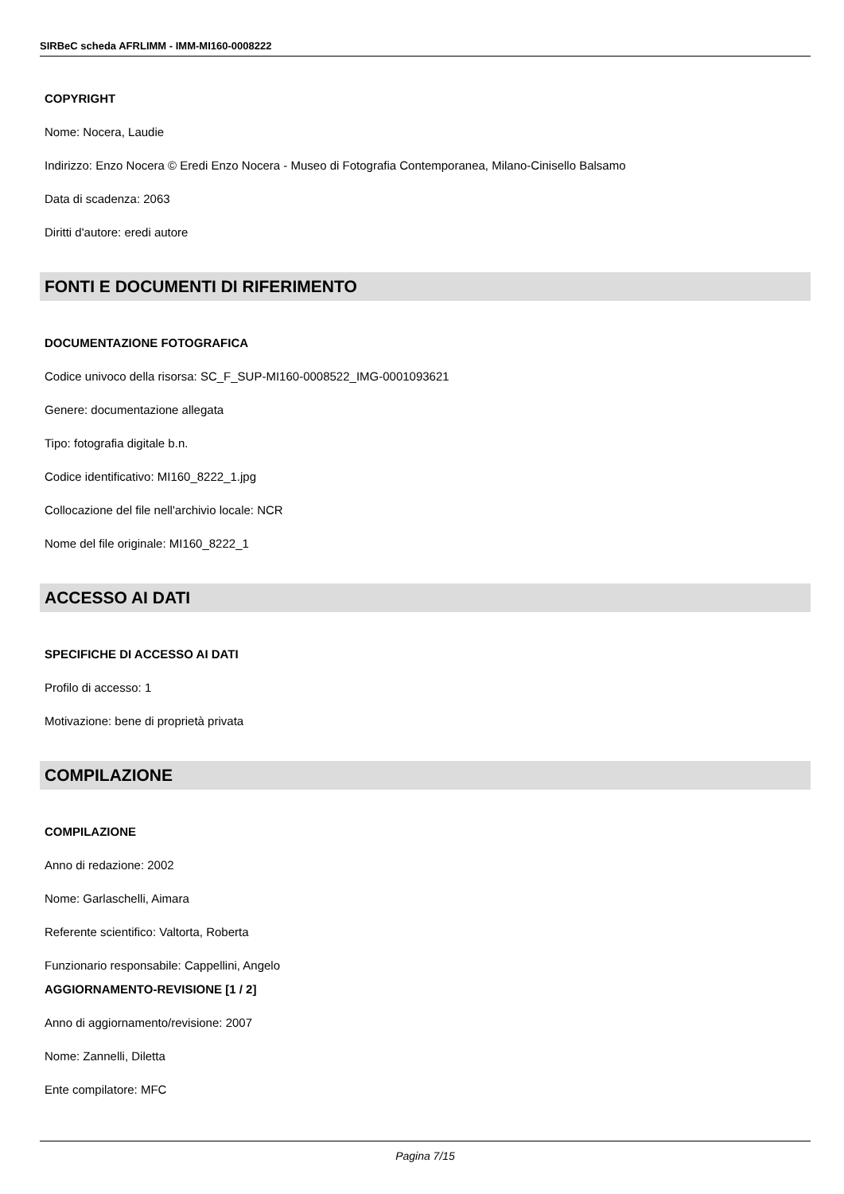SIRBeC scheda AFRLIMM - IMM-MI160-0008222
COPYRIGHT
Nome: Nocera, Laudie
Indirizzo: Enzo Nocera © Eredi Enzo Nocera - Museo di Fotografia Contemporanea, Milano-Cinisello Balsamo
Data di scadenza: 2063
Diritti d'autore: eredi autore
FONTI E DOCUMENTI DI RIFERIMENTO
DOCUMENTAZIONE FOTOGRAFICA
Codice univoco della risorsa: SC_F_SUP-MI160-0008522_IMG-0001093621
Genere: documentazione allegata
Tipo: fotografia digitale b.n.
Codice identificativo: MI160_8222_1.jpg
Collocazione del file nell'archivio locale: NCR
Nome del file originale: MI160_8222_1
ACCESSO AI DATI
SPECIFICHE DI ACCESSO AI DATI
Profilo di accesso: 1
Motivazione: bene di proprietà privata
COMPILAZIONE
COMPILAZIONE
Anno di redazione: 2002
Nome: Garlaschelli, Aimara
Referente scientifico: Valtorta, Roberta
Funzionario responsabile: Cappellini, Angelo
AGGIORNAMENTO-REVISIONE [1 / 2]
Anno di aggiornamento/revisione: 2007
Nome: Zannelli, Diletta
Ente compilatore: MFC
Pagina 7/15